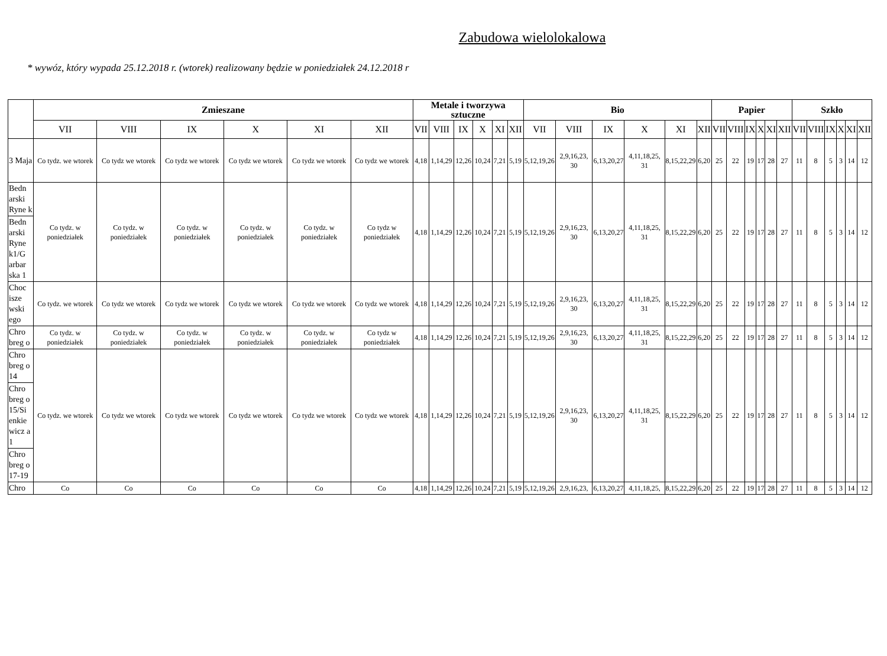Zabudowa wielolokalowa
* wywóz, który wypada 25.12.2018 r. (wtorek) realizowany będzie w poniedziałek 24.12.2018 r
| | Zmieszane | | | | | | Metale i tworzywa sztuczne | | | | | | Bio | | | | | | Papier | | | | | | Szkło | | | | | |
| --- | --- | --- | --- | --- | --- | --- | --- | --- | --- | --- | --- | --- | --- | --- | --- | --- | --- | --- | --- | --- | --- | --- | --- | --- | --- | --- | --- | --- | --- | --- |
| | VII | VIII | IX | X | XI | XII | VII | VIII | IX | X | XI | XII | VII | VIII | IX | X | XI | XII | VII | VIII | IX | X | XI | XII | VII | VIII | IX | X | XI | XII |
| 3 Maja | Co tydz. we wtorek | Co tydz we wtorek | Co tydz we wtorek | Co tydz we wtorek | Co tydz we wtorek | Co tydz we wtorek | 4,18 | 1,14,29 | 12,26 | 10,24 | 7,21 | 5,19 | 5,12,19,26 | 2,9,16,23, 30 | 6,13,20,27 | 4,11,18,25, 31 | 8,15,22,29 | 6,20 | 25 | 22 | 19 | 17 | 28 | 27 | 11 | 8 | 5 | 3 | 14 | 12 |
| Bedn arski Ryne k | Co tydz. w poniedziałek | Co tydz. w poniedziałek | Co tydz. w poniedziałek | Co tydz. w poniedziałek | Co tydz. w poniedziałek | Co tydz w poniedziałek | 4,18 | 1,14,29 | 12,26 | 10,24 | 7,21 | 5,19 | 5,12,19,26 | 2,9,16,23, 30 | 6,13,20,27 | 4,11,18,25, 31 | 8,15,22,29 | 6,20 | 25 | 22 | 19 | 17 | 28 | 27 | 11 | 8 | 5 | 3 | 14 | 12 |
| Bedn arski Ryne k1/G arbar ska 1 | | | | | | | | | | | | | | | | | | | | | | | | | | | | | | |
| Choc isze wski ego | Co tydz. we wtorek | Co tydz we wtorek | Co tydz we wtorek | Co tydz we wtorek | Co tydz we wtorek | Co tydz we wtorek | 4,18 | 1,14,29 | 12,26 | 10,24 | 7,21 | 5,19 | 5,12,19,26 | 2,9,16,23, 30 | 6,13,20,27 | 4,11,18,25, 31 | 8,15,22,29 | 6,20 | 25 | 22 | 19 | 17 | 28 | 27 | 11 | 8 | 5 | 3 | 14 | 12 |
| Chro breg o | Co tydz. w poniedziałek | Co tydz. w poniedziałek | Co tydz. w poniedziałek | Co tydz. w poniedziałek | Co tydz. w poniedziałek | Co tydz w poniedziałek | 4,18 | 1,14,29 | 12,26 | 10,24 | 7,21 | 5,19 | 5,12,19,26 | 2,9,16,23, 30 | 6,13,20,27 | 4,11,18,25, 31 | 8,15,22,29 | 6,20 | 25 | 22 | 19 | 17 | 28 | 27 | 11 | 8 | 5 | 3 | 14 | 12 |
| Chro breg o 14 | Co tydz. we wtorek | Co tydz we wtorek | Co tydz we wtorek | Co tydz we wtorek | Co tydz we wtorek | Co tydz we wtorek | 4,18 | 1,14,29 | 12,26 | 10,24 | 7,21 | 5,19 | 5,12,19,26 | 2,9,16,23, 30 | 6,13,20,27 | 4,11,18,25, 31 | 8,15,22,29 | 6,20 | 25 | 22 | 19 | 17 | 28 | 27 | 11 | 8 | 5 | 3 | 14 | 12 |
| Chro breg o 15/Si enkie wicz a 1 | | | | | | | | | | | | | | | | | | | | | | | | | | | | | | |
| Chro breg o 17-19 | | | | | | | | | | | | | | | | | | | | | | | | | | | | | | |
| Chro | Co | Co | Co | Co | Co | Co | 4,18 | 1,14,29 | 12,26 | 10,24 | 7,21 | 5,19 | 5,12,19,26 | 2,9,16,23, | 6,13,20,27 | 4,11,18,25, | 8,15,22,29 | 6,20 | 25 | 22 | 19 | 17 | 28 | 27 | 11 | 8 | 5 | 3 | 14 | 12 |